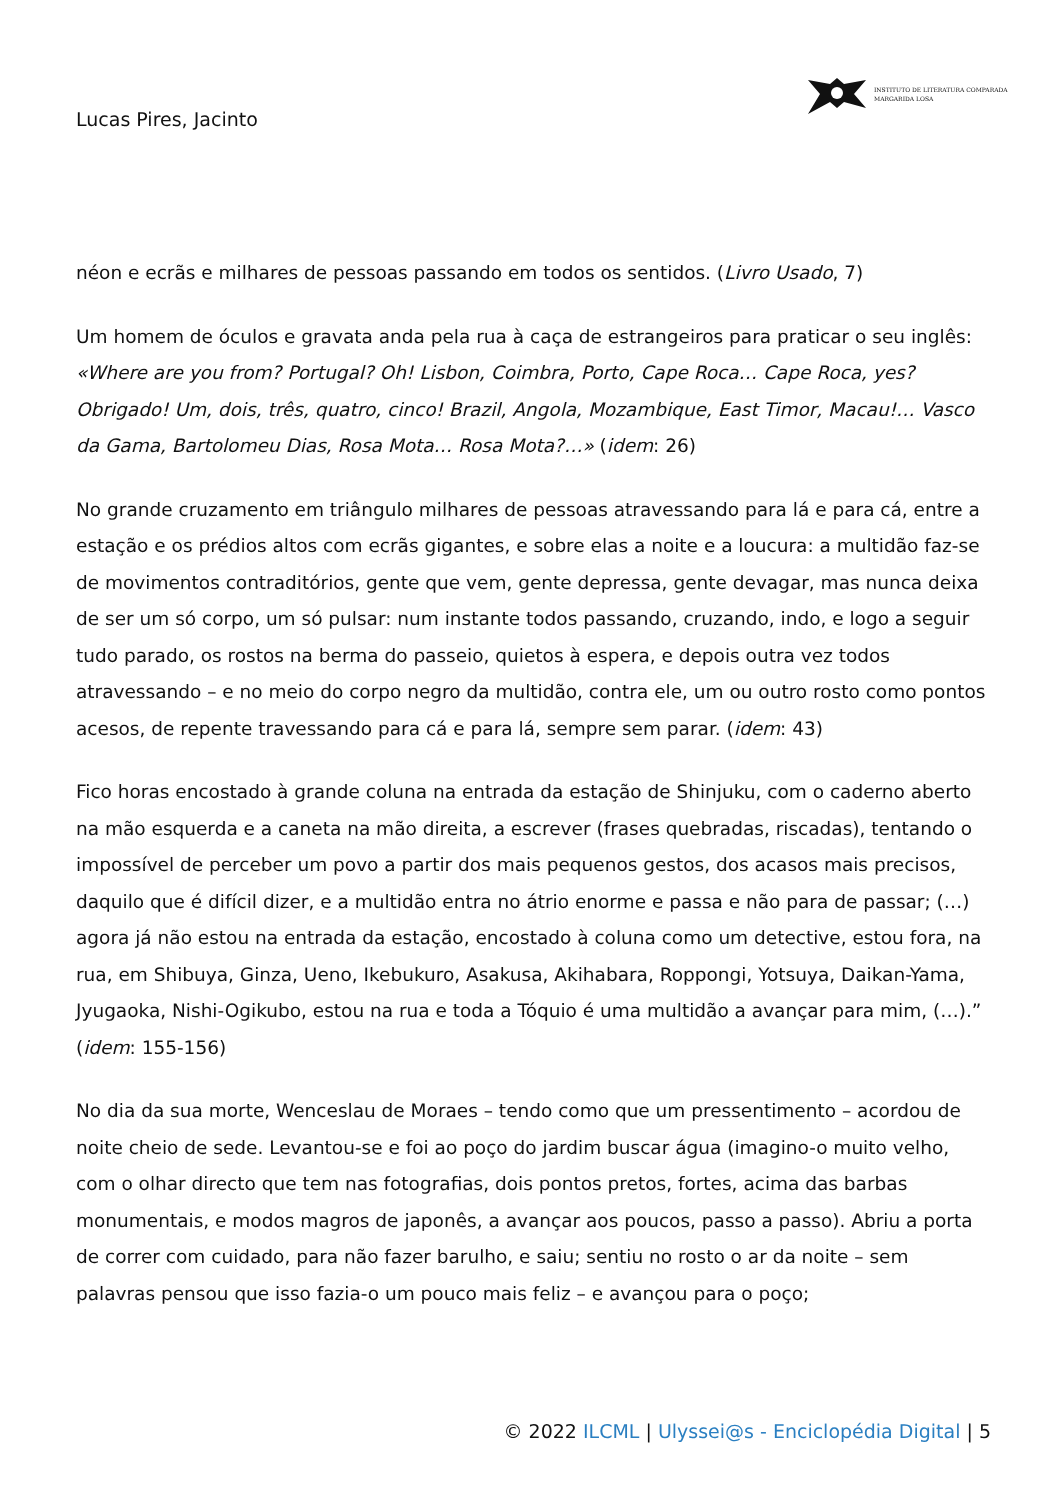INSTITUTO DE LITERATURA COMPARADA
MARGARIDA LOSA
Lucas Pires, Jacinto
néon e ecrãs e milhares de pessoas passando em todos os sentidos. (Livro Usado, 7)
Um homem de óculos e gravata anda pela rua à caça de estrangeiros para praticar o seu inglês: «Where are you from? Portugal? Oh! Lisbon, Coimbra, Porto, Cape Roca… Cape Roca, yes? Obrigado! Um, dois, três, quatro, cinco! Brazil, Angola, Mozambique, East Timor, Macau!… Vasco da Gama, Bartolomeu Dias, Rosa Mota… Rosa Mota?…» (idem: 26)
No grande cruzamento em triângulo milhares de pessoas atravessando para lá e para cá, entre a estação e os prédios altos com ecrãs gigantes, e sobre elas a noite e a loucura: a multidão faz-se de movimentos contraditórios, gente que vem, gente depressa, gente devagar, mas nunca deixa de ser um só corpo, um só pulsar: num instante todos passando, cruzando, indo, e logo a seguir tudo parado, os rostos na berma do passeio, quietos à espera, e depois outra vez todos atravessando – e no meio do corpo negro da multidão, contra ele, um ou outro rosto como pontos acesos, de repente travessando para cá e para lá, sempre sem parar. (idem: 43)
Fico horas encostado à grande coluna na entrada da estação de Shinjuku, com o caderno aberto na mão esquerda e a caneta na mão direita, a escrever (frases quebradas, riscadas), tentando o impossível de perceber um povo a partir dos mais pequenos gestos, dos acasos mais precisos, daquilo que é difícil dizer, e a multidão entra no átrio enorme e passa e não para de passar; (…) agora já não estou na entrada da estação, encostado à coluna como um detective, estou fora, na rua, em Shibuya, Ginza, Ueno, Ikebukuro, Asakusa, Akihabara, Roppongi, Yotsuya, Daikan-Yama, Jyugaoka, Nishi-Ogikubo, estou na rua e toda a Tóquio é uma multidão a avançar para mim, (…).” (idem: 155-156)
No dia da sua morte, Wenceslau de Moraes – tendo como que um pressentimento – acordou de noite cheio de sede. Levantou-se e foi ao poço do jardim buscar água (imagino-o muito velho, com o olhar directo que tem nas fotografias, dois pontos pretos, fortes, acima das barbas monumentais, e modos magros de japonês, a avançar aos poucos, passo a passo). Abriu a porta de correr com cuidado, para não fazer barulho, e saiu; sentiu no rosto o ar da noite – sem palavras pensou que isso fazia-o um pouco mais feliz – e avançou para o poço;
© 2022 ILCML | Ulyssei@s - Enciclopédia Digital | 5